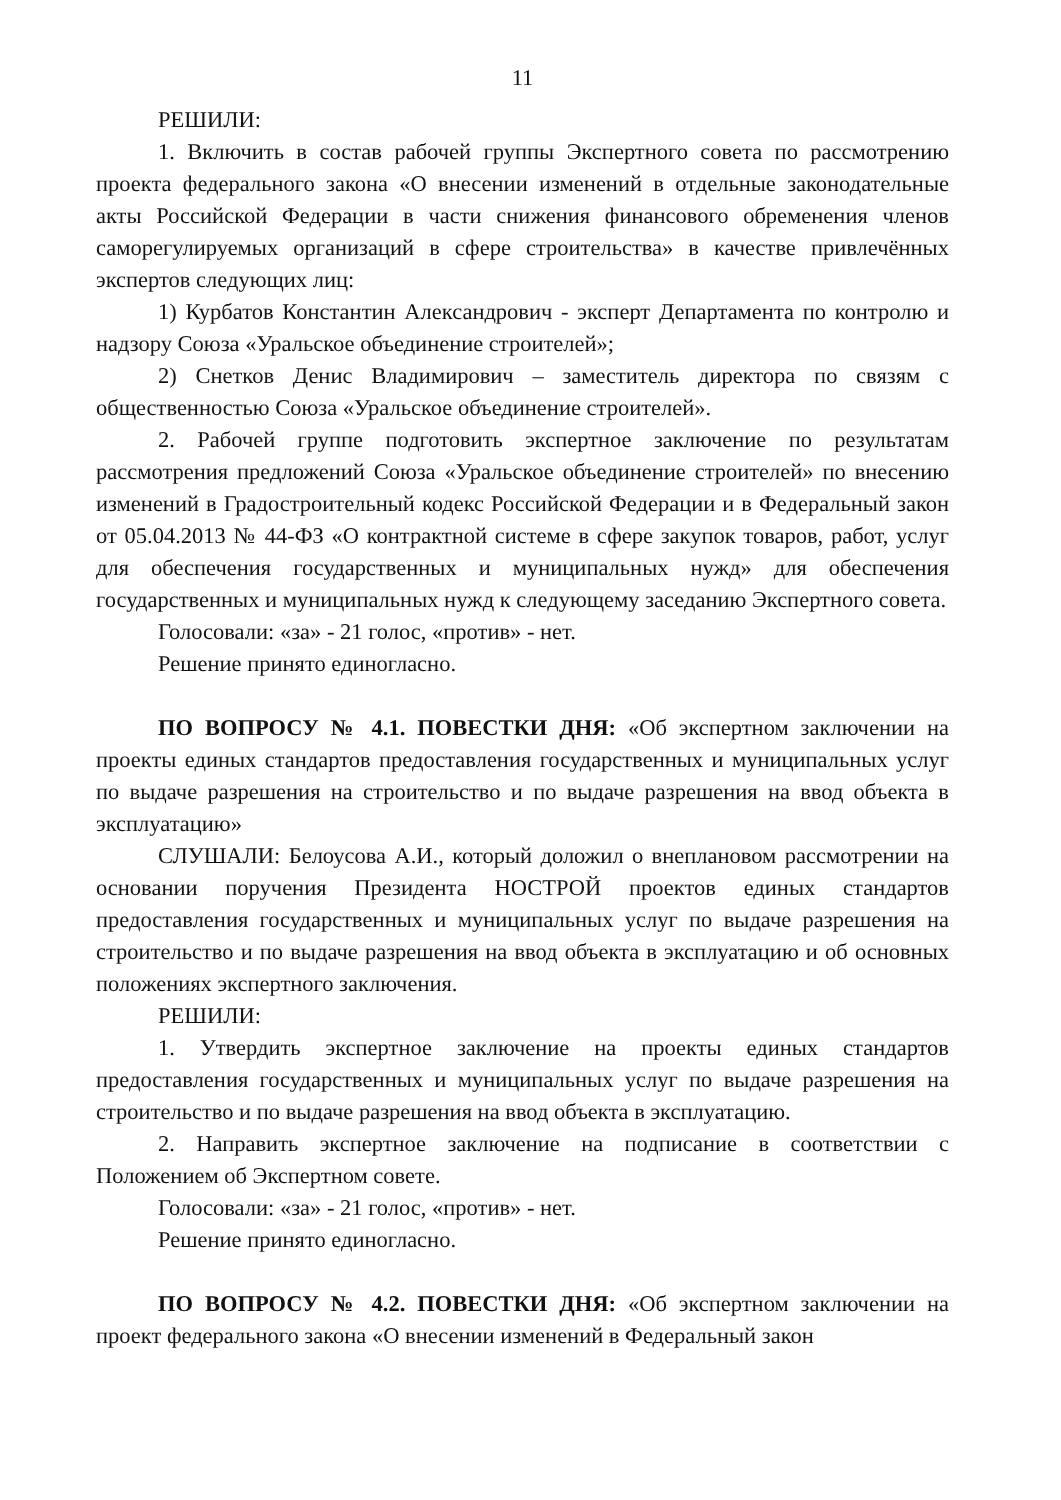11
РЕШИЛИ:
1. Включить в состав рабочей группы Экспертного совета по рассмотрению проекта федерального закона «О внесении изменений в отдельные законодательные акты Российской Федерации в части снижения финансового обременения членов саморегулируемых организаций в сфере строительства» в качестве привлечённых экспертов следующих лиц:
1) Курбатов Константин Александрович - эксперт Департамента по контролю и надзору Союза «Уральское объединение строителей»;
2) Снетков Денис Владимирович – заместитель директора по связям с общественностью Союза «Уральское объединение строителей».
2. Рабочей группе подготовить экспертное заключение по результатам рассмотрения предложений Союза «Уральское объединение строителей» по внесению изменений в Градостроительный кодекс Российской Федерации и в Федеральный закон от 05.04.2013 № 44-ФЗ «О контрактной системе в сфере закупок товаров, работ, услуг для обеспечения государственных и муниципальных нужд» для обеспечения государственных и муниципальных нужд к следующему заседанию Экспертного совета.
Голосовали: «за» - 21 голос, «против» - нет.
Решение принято единогласно.
ПО ВОПРОСУ № 4.1. ПОВЕСТКИ ДНЯ: «Об экспертном заключении на проекты единых стандартов предоставления государственных и муниципальных услуг по выдаче разрешения на строительство и по выдаче разрешения на ввод объекта в эксплуатацию»
СЛУШАЛИ: Белоусова А.И., который доложил о внеплановом рассмотрении на основании поручения Президента НОСТРОЙ проектов единых стандартов предоставления государственных и муниципальных услуг по выдаче разрешения на строительство и по выдаче разрешения на ввод объекта в эксплуатацию и об основных положениях экспертного заключения.
РЕШИЛИ:
1. Утвердить экспертное заключение на проекты единых стандартов предоставления государственных и муниципальных услуг по выдаче разрешения на строительство и по выдаче разрешения на ввод объекта в эксплуатацию.
2. Направить экспертное заключение на подписание в соответствии с Положением об Экспертном совете.
Голосовали: «за» - 21 голос, «против» - нет.
Решение принято единогласно.
ПО ВОПРОСУ № 4.2. ПОВЕСТКИ ДНЯ: «Об экспертном заключении на проект федерального закона «О внесении изменений в Федеральный закон